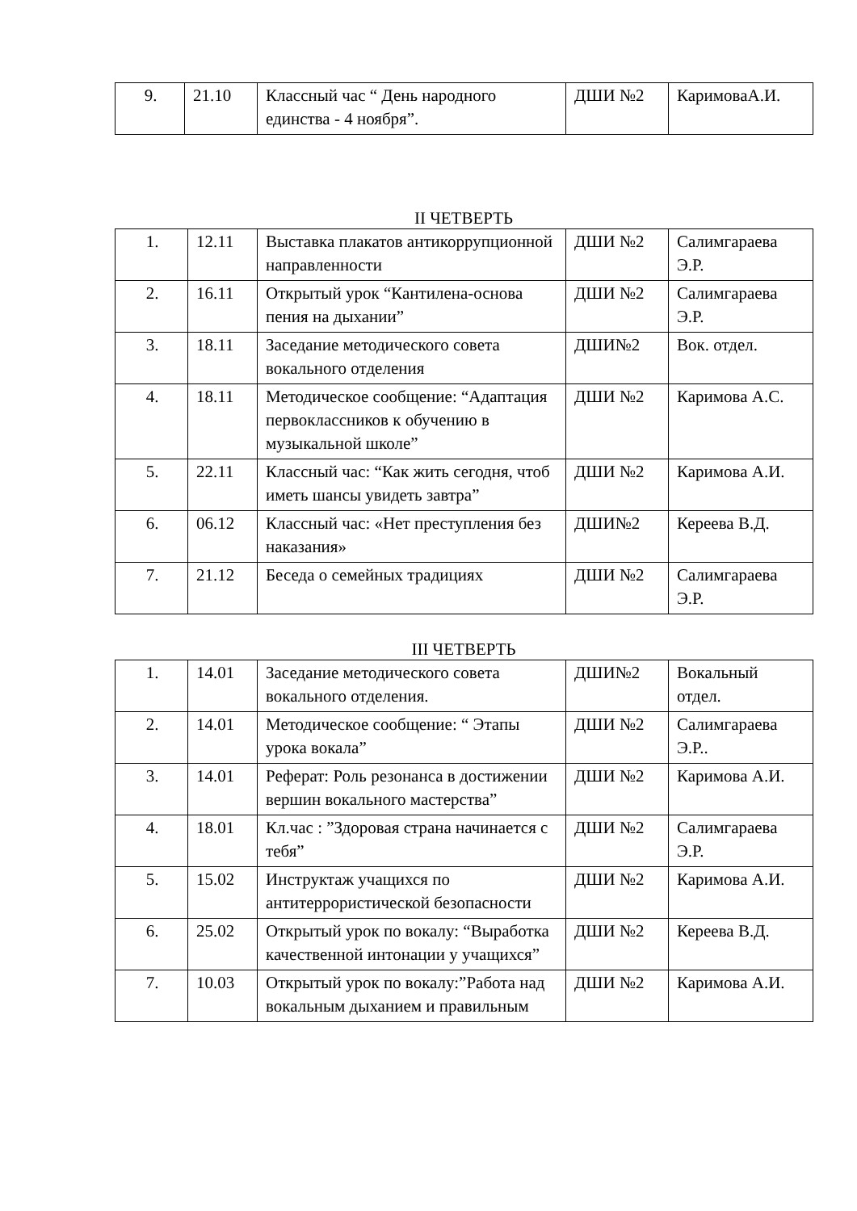| 9. | 21.10 | Классный час “ День народного единства - 4 ноября”. | ДШИ №2 | КаримоваА.И. |
II ЧЕТВЕРТЬ
| 1. | 12.11 | Выставка плакатов антикоррупционной направленности | ДШИ №2 | Салимгараева Э.Р. |
| 2. | 16.11 | Открытый урок “Кантилена-основа пения на дыхании” | ДШИ №2 | Салимгараева Э.Р. |
| 3. | 18.11 | Заседание методического совета вокального отделения | ДШИ№2 | Вок. отдел. |
| 4. | 18.11 | Методическое сообщение: “Адаптация первоклассников к обучению в музыкальной школе” | ДШИ №2 | Каримова А.С. |
| 5. | 22.11 | Классный час: “Как жить сегодня, чтоб иметь шансы увидеть завтра” | ДШИ №2 | Каримова А.И. |
| 6. | 06.12 | Классный час: «Нет преступления без наказания» | ДШИ№2 | Кереева В.Д. |
| 7. | 21.12 | Беседа о семейных традициях | ДШИ №2 | Салимгараева Э.Р. |
III ЧЕТВЕРТЬ
| 1. | 14.01 | Заседание методического совета вокального отделения. | ДШИ№2 | Вокальный отдел. |
| 2. | 14.01 | Методическое сообщение: “ Этапы урока вокала” | ДШИ №2 | Салимгараева Э.Р.. |
| 3. | 14.01 | Реферат: Роль резонанса в достижении вершин вокального мастерства” | ДШИ №2 | Каримова А.И. |
| 4. | 18.01 | Кл.час : ”Здоровая страна начинается с тебя” | ДШИ №2 | Салимгараева Э.Р. |
| 5. | 15.02 | Инструктаж учащихся по антитеррористической безопасности | ДШИ №2 | Каримова А.И. |
| 6. | 25.02 | Открытый урок по вокалу: “Выработка качественной интонации у учащихся” | ДШИ №2 | Кереева В.Д. |
| 7. | 10.03 | Открытый урок по вокалу:”Работа над вокальным дыханием и правильным | ДШИ №2 | Каримова А.И. |